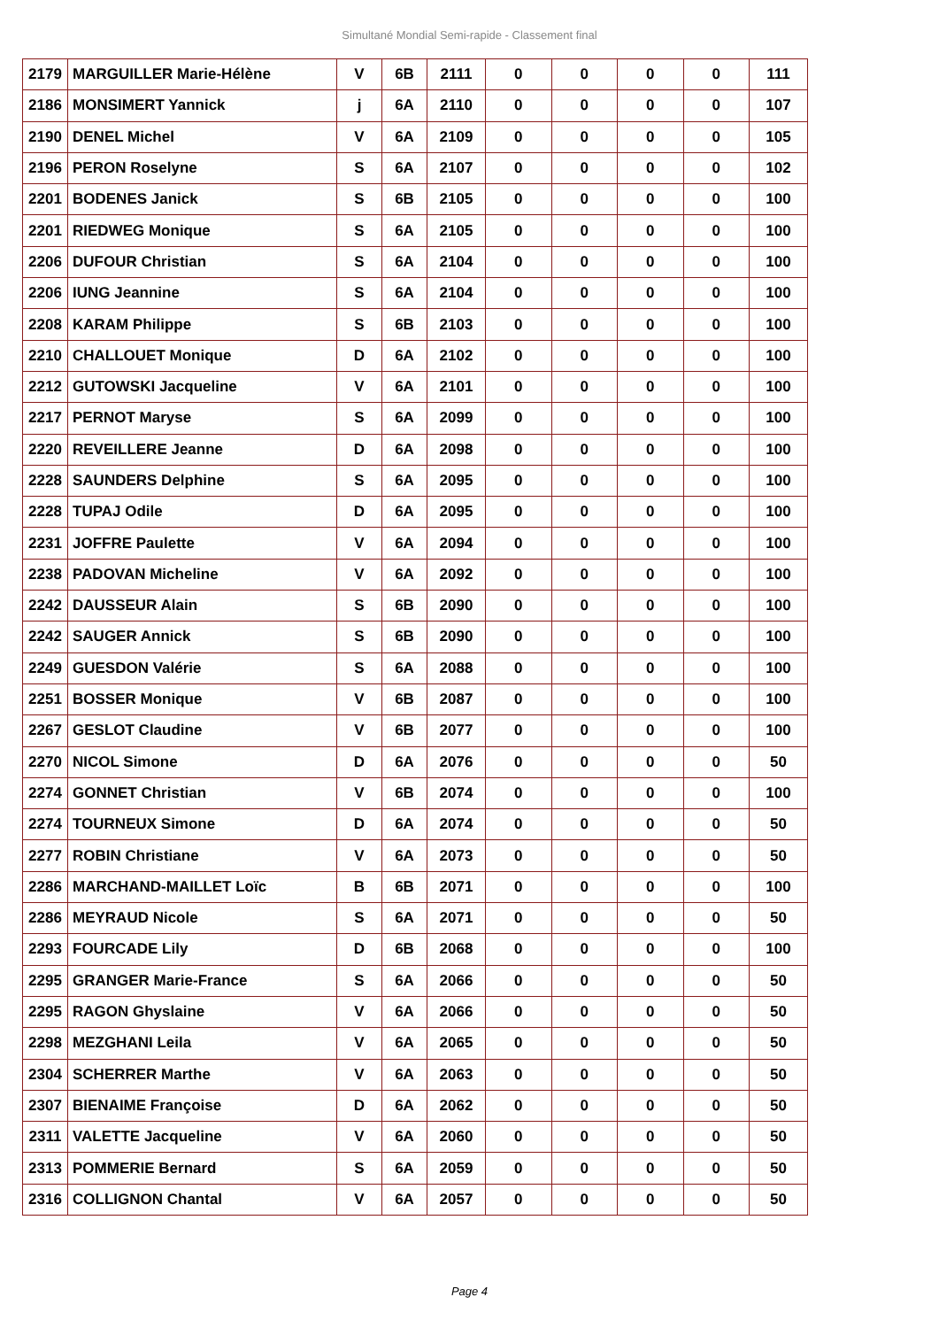Simultané Mondial Semi-rapide - Classement final
| 2179 | MARGUILLER Marie-Hélène | V | 6B | 2111 | 0 | 0 | 0 | 0 | 111 |
| 2186 | MONSIMERT Yannick | j | 6A | 2110 | 0 | 0 | 0 | 0 | 107 |
| 2190 | DENEL Michel | V | 6A | 2109 | 0 | 0 | 0 | 0 | 105 |
| 2196 | PERON Roselyne | S | 6A | 2107 | 0 | 0 | 0 | 0 | 102 |
| 2201 | BODENES Janick | S | 6B | 2105 | 0 | 0 | 0 | 0 | 100 |
| 2201 | RIEDWEG Monique | S | 6A | 2105 | 0 | 0 | 0 | 0 | 100 |
| 2206 | DUFOUR Christian | S | 6A | 2104 | 0 | 0 | 0 | 0 | 100 |
| 2206 | IUNG Jeannine | S | 6A | 2104 | 0 | 0 | 0 | 0 | 100 |
| 2208 | KARAM Philippe | S | 6B | 2103 | 0 | 0 | 0 | 0 | 100 |
| 2210 | CHALLOUET Monique | D | 6A | 2102 | 0 | 0 | 0 | 0 | 100 |
| 2212 | GUTOWSKI Jacqueline | V | 6A | 2101 | 0 | 0 | 0 | 0 | 100 |
| 2217 | PERNOT Maryse | S | 6A | 2099 | 0 | 0 | 0 | 0 | 100 |
| 2220 | REVEILLERE Jeanne | D | 6A | 2098 | 0 | 0 | 0 | 0 | 100 |
| 2228 | SAUNDERS Delphine | S | 6A | 2095 | 0 | 0 | 0 | 0 | 100 |
| 2228 | TUPAJ Odile | D | 6A | 2095 | 0 | 0 | 0 | 0 | 100 |
| 2231 | JOFFRE Paulette | V | 6A | 2094 | 0 | 0 | 0 | 0 | 100 |
| 2238 | PADOVAN Micheline | V | 6A | 2092 | 0 | 0 | 0 | 0 | 100 |
| 2242 | DAUSSEUR Alain | S | 6B | 2090 | 0 | 0 | 0 | 0 | 100 |
| 2242 | SAUGER Annick | S | 6B | 2090 | 0 | 0 | 0 | 0 | 100 |
| 2249 | GUESDON Valérie | S | 6A | 2088 | 0 | 0 | 0 | 0 | 100 |
| 2251 | BOSSER Monique | V | 6B | 2087 | 0 | 0 | 0 | 0 | 100 |
| 2267 | GESLOT Claudine | V | 6B | 2077 | 0 | 0 | 0 | 0 | 100 |
| 2270 | NICOL Simone | D | 6A | 2076 | 0 | 0 | 0 | 0 | 50 |
| 2274 | GONNET Christian | V | 6B | 2074 | 0 | 0 | 0 | 0 | 100 |
| 2274 | TOURNEUX Simone | D | 6A | 2074 | 0 | 0 | 0 | 0 | 50 |
| 2277 | ROBIN Christiane | V | 6A | 2073 | 0 | 0 | 0 | 0 | 50 |
| 2286 | MARCHAND-MAILLET Loïc | B | 6B | 2071 | 0 | 0 | 0 | 0 | 100 |
| 2286 | MEYRAUD Nicole | S | 6A | 2071 | 0 | 0 | 0 | 0 | 50 |
| 2293 | FOURCADE Lily | D | 6B | 2068 | 0 | 0 | 0 | 0 | 100 |
| 2295 | GRANGER Marie-France | S | 6A | 2066 | 0 | 0 | 0 | 0 | 50 |
| 2295 | RAGON Ghyslaine | V | 6A | 2066 | 0 | 0 | 0 | 0 | 50 |
| 2298 | MEZGHANI Leila | V | 6A | 2065 | 0 | 0 | 0 | 0 | 50 |
| 2304 | SCHERRER Marthe | V | 6A | 2063 | 0 | 0 | 0 | 0 | 50 |
| 2307 | BIENAIME Françoise | D | 6A | 2062 | 0 | 0 | 0 | 0 | 50 |
| 2311 | VALETTE Jacqueline | V | 6A | 2060 | 0 | 0 | 0 | 0 | 50 |
| 2313 | POMMERIE Bernard | S | 6A | 2059 | 0 | 0 | 0 | 0 | 50 |
| 2316 | COLLIGNON Chantal | V | 6A | 2057 | 0 | 0 | 0 | 0 | 50 |
Page 4